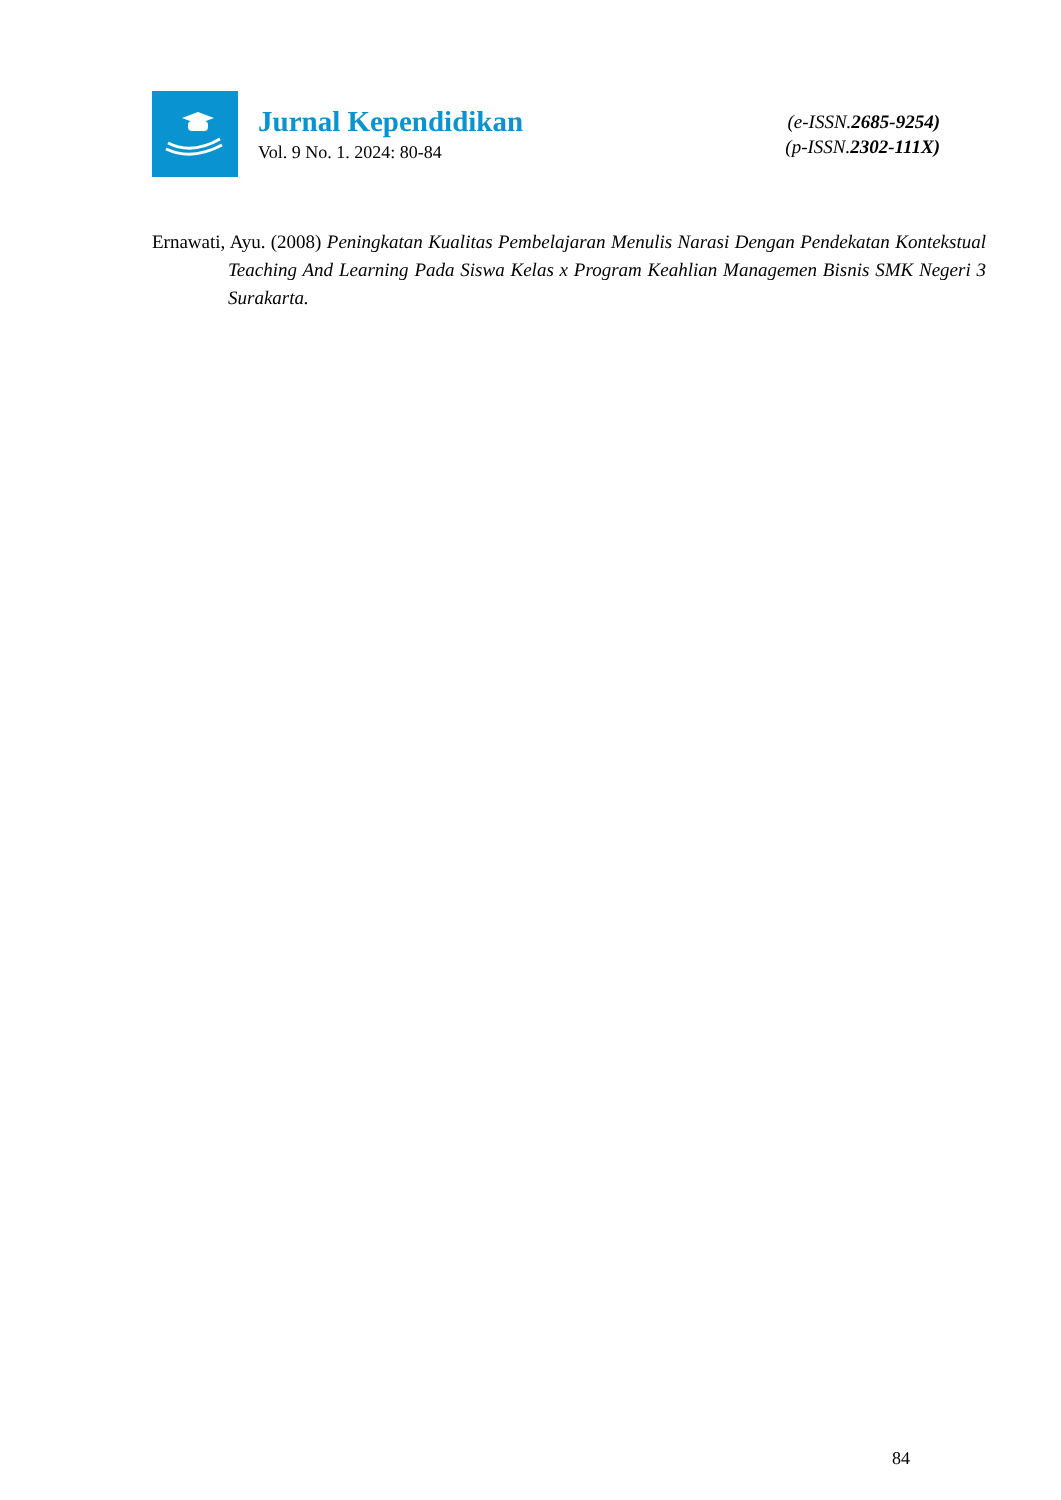Jurnal Kependidikan
Vol. 9 No. 1. 2024: 80-84
(e-ISSN.2685-9254)
(p-ISSN.2302-111X)
Ernawati, Ayu. (2008) Peningkatan Kualitas Pembelajaran Menulis Narasi Dengan Pendekatan Kontekstual Teaching And Learning Pada Siswa Kelas x Program Keahlian Managemen Bisnis SMK Negeri 3 Surakarta.
84